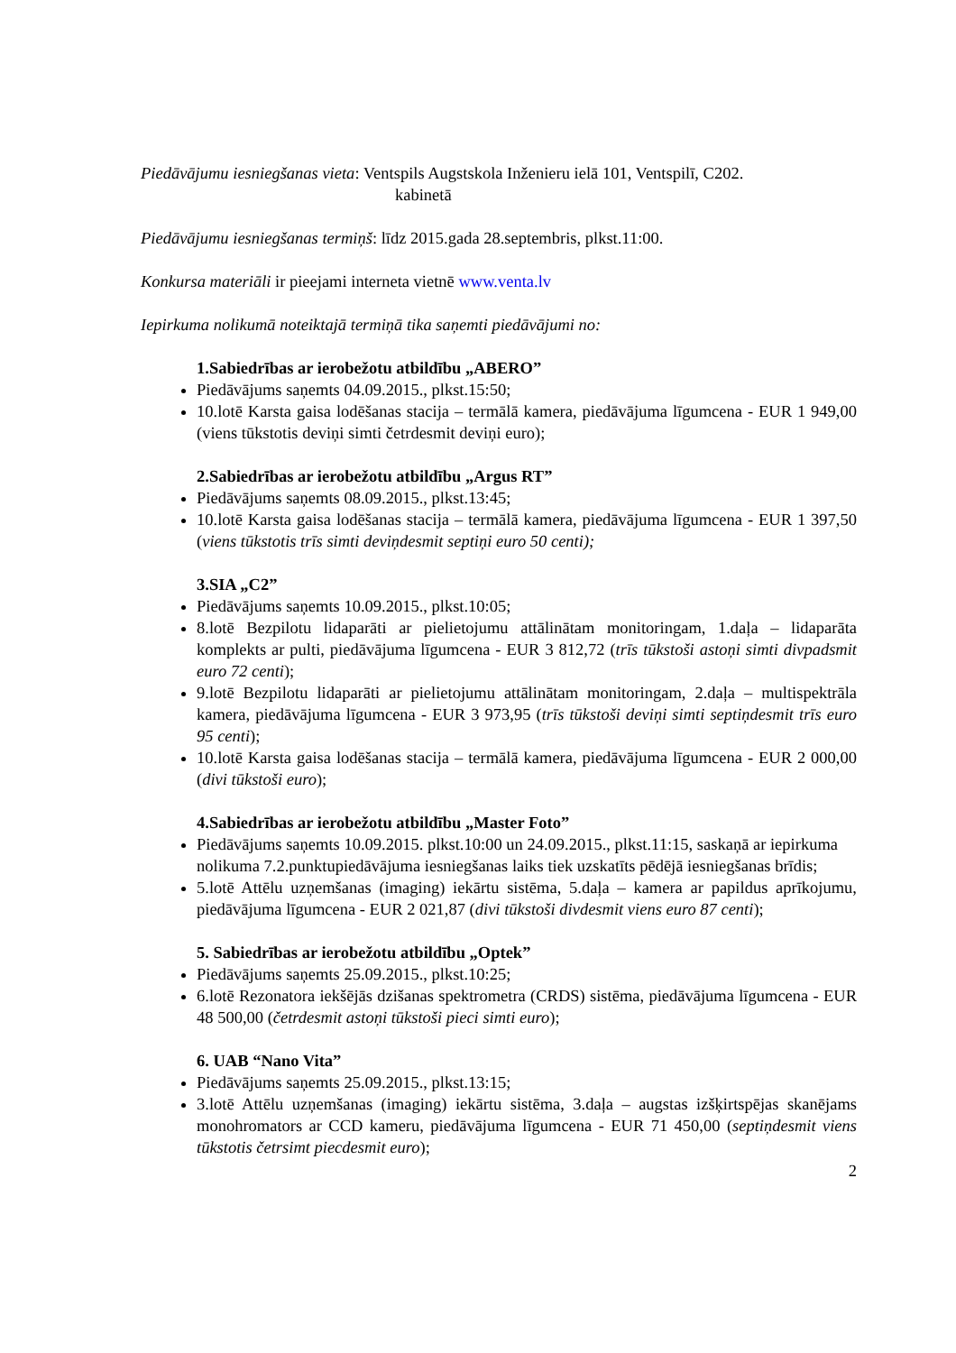Piedāvājumu iesniegšanas vieta: Ventspils Augstskola Inženieru ielā 101, Ventspilī, C202.
kabinetā
Piedāvājumu iesniegšanas termiņš: līdz 2015.gada 28.septembris, plkst.11:00.
Konkursa materiāli ir pieejami interneta vietnē www.venta.lv
Iepirkuma nolikumā noteiktajā termiņā tika saņemti piedāvājumi no:
1.Sabiedrības ar ierobežotu atbildību „ABERO”
Piedāvājums saņemts 04.09.2015., plkst.15:50;
10.lotē Karsta gaisa lodēšanas stacija – termālā kamera, piedāvājuma līgumcena - EUR 1 949,00 (viens tūkstotis deviņi simti četrdesmit deviņi euro);
2.Sabiedrības ar ierobežotu atbildību „Argus RT”
Piedāvājums saņemts 08.09.2015., plkst.13:45;
10.lotē Karsta gaisa lodēšanas stacija – termālā kamera, piedāvājuma līgumcena - EUR 1 397,50 (viens tūkstotis trīs simti deviņdesmit septiņi euro 50 centi);
3.SIA „C2”
Piedāvājums saņemts 10.09.2015., plkst.10:05;
8.lotē Bezpilotu lidaparāti ar pielietojumu attālinātam monitoringam, 1.daļa – lidaparāta komplekts ar pulti, piedāvājuma līgumcena - EUR 3 812,72 (trīs tūkstoši astoņi simti divpadsmit euro 72 centi);
9.lotē Bezpilotu lidaparāti ar pielietojumu attālinātam monitoringam, 2.daļa – multispektrāla kamera, piedāvājuma līgumcena - EUR 3 973,95 (trīs tūkstoši deviņi simti septiņdesmit trīs euro 95 centi);
10.lotē Karsta gaisa lodēšanas stacija – termālā kamera, piedāvājuma līgumcena - EUR 2 000,00 (divi tūkstoši euro);
4.Sabiedrības ar ierobežotu atbildību „Master Foto”
Piedāvājums saņemts 10.09.2015. plkst.10:00 un 24.09.2015., plkst.11:15, saskaņā ar iepirkuma nolikuma 7.2.punktupiedāvājuma iesniegšanas laiks tiek uzskatīts pēdējā iesniegšanas brīdis;
5.lotē Attēlu uzņemšanas (imaging) iekārtu sistēma, 5.daļa – kamera ar papildus aprīkojumu, piedāvājuma līgumcena - EUR 2 021,87 (divi tūkstoši divdesmit viens euro 87 centi);
5. Sabiedrības ar ierobežotu atbildību „Optek”
Piedāvājums saņemts 25.09.2015., plkst.10:25;
6.lotē Rezonatora iekšējās dzišanas spektrometra (CRDS) sistēma, piedāvājuma līgumcena - EUR 48 500,00 (četrdesmit astoņi tūkstoši pieci simti euro);
6. UAB “Nano Vita”
Piedāvājums saņemts 25.09.2015., plkst.13:15;
3.lotē Attēlu uzņemšanas (imaging) iekārtu sistēma, 3.daļa – augstas izšķirtspējas skanējams monohromators ar CCD kameru, piedāvājuma līgumcena - EUR 71 450,00 (septiņdesmit viens tūkstotis četrsimt piecdesmit euro);
2